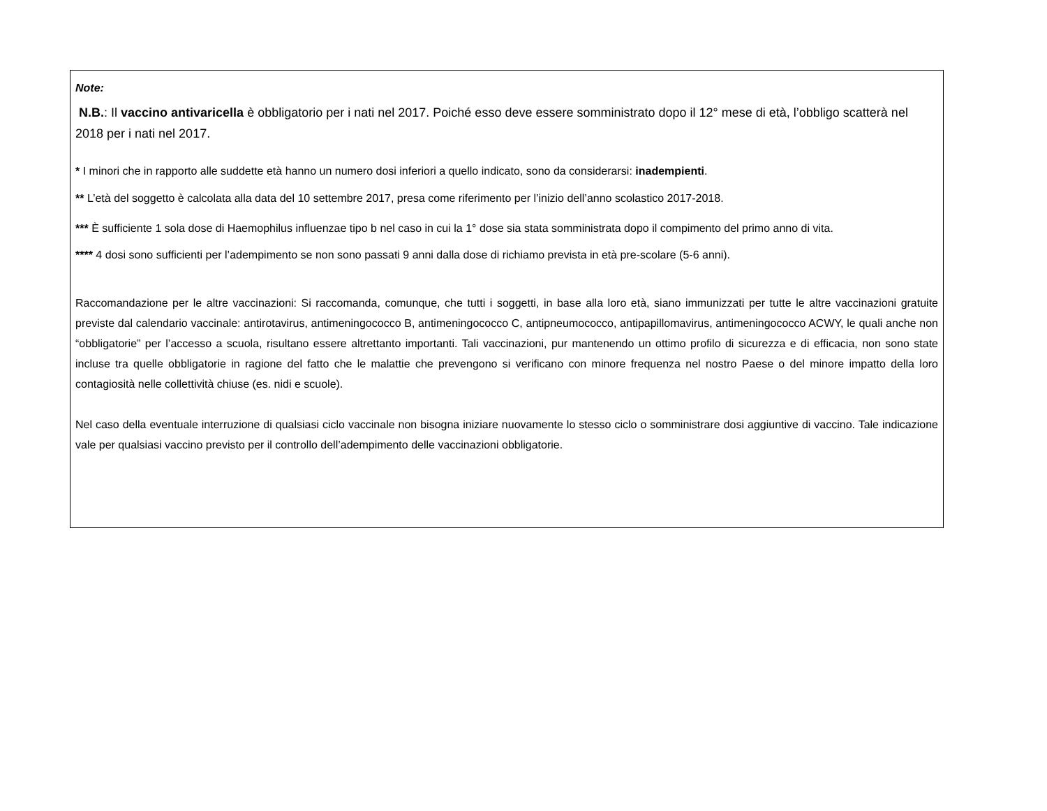Note:
N.B.: Il vaccino antivaricella è obbligatorio per i nati nel 2017. Poiché esso deve essere somministrato dopo il 12° mese di età, l’obbligo scatterà nel 2018 per i nati nel 2017.
* I minori che in rapporto alle suddette età hanno un numero dosi inferiori a quello indicato, sono da considerarsi: inadempienti.
** L’età del soggetto è calcolata alla data del 10 settembre 2017, presa come riferimento per l’inizio dell’anno scolastico 2017-2018.
*** È sufficiente 1 sola dose di Haemophilus influenzae tipo b nel caso in cui la 1° dose sia stata somministrata dopo il compimento del primo anno di vita.
**** 4 dosi sono sufficienti per l’adempimento se non sono passati 9 anni dalla dose di richiamo prevista in età pre-scolare (5-6 anni).
Raccomandazione per le altre vaccinazioni: Si raccomanda, comunque, che tutti i soggetti, in base alla loro età, siano immunizzati per tutte le altre vaccinazioni gratuite previste dal calendario vaccinale: antirotavirus, antimeningococco B, antimeningococco C, antipneumococco, antipapillomavirus, antimeningococco ACWY, le quali anche non “obbligatorie” per l’accesso a scuola, risultano essere altrettanto importanti. Tali vaccinazioni, pur mantenendo un ottimo profilo di sicurezza e di efficacia, non sono state incluse tra quelle obbligatorie in ragione del fatto che le malattie che prevengono si verificano con minore frequenza nel nostro Paese o del minore impatto della loro contagiosità nelle collettività chiuse (es. nidi e scuole).
Nel caso della eventuale interruzione di qualsiasi ciclo vaccinale non bisogna iniziare nuovamente lo stesso ciclo o somministrare dosi aggiuntive di vaccino. Tale indicazione vale per qualsiasi vaccino previsto per il controllo dell’adempimento delle vaccinazioni obbligatorie.